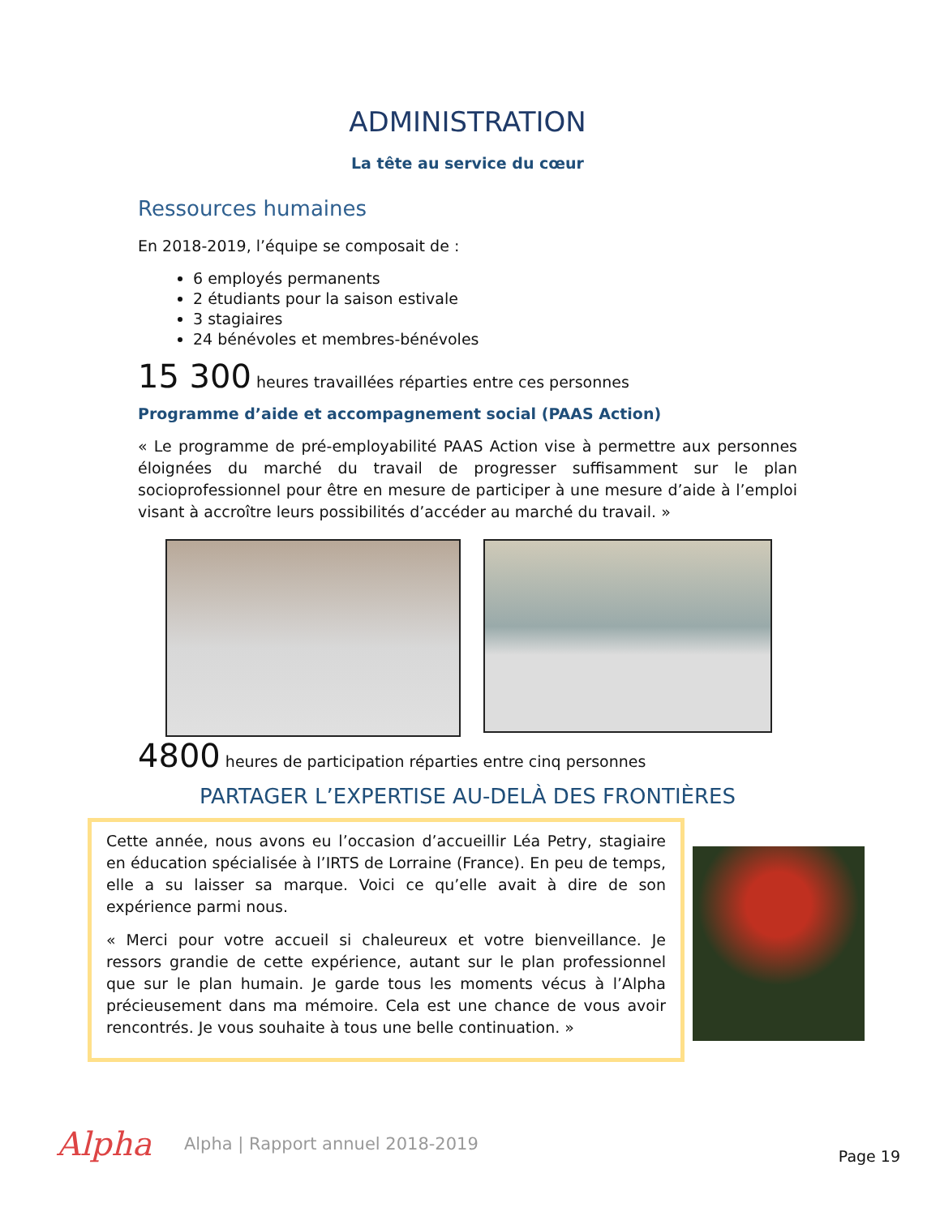ADMINISTRATION
La tête au service du cœur
Ressources humaines
En 2018-2019, l’équipe se composait de :
6 employés permanents
2 étudiants pour la saison estivale
3 stagiaires
24 bénévoles et membres-bénévoles
15 300 heures travaillées réparties entre ces personnes
Programme d’aide et accompagnement social (PAAS Action)
« Le programme de pré-employabilité PAAS Action vise à permettre aux personnes éloignées du marché du travail de progresser suffisamment sur le plan socioprofessionnel pour être en mesure de participer à une mesure d’aide à l’emploi visant à accroître leurs possibilités d’accéder au marché du travail. »
4800 heures de participation réparties entre cinq personnes
PARTAGER L’EXPERTISE AU-DELÀ DES FRONTIÈRES
Cette année, nous avons eu l’occasion d’accueillir Léa Petry, stagiaire en éducation spécialisée à l’IRTS de Lorraine (France). En peu de temps, elle a su laisser sa marque. Voici ce qu’elle avait à dire de son expérience parmi nous.
« Merci pour votre accueil si chaleureux et votre bienveillance. Je ressors grandie de cette expérience, autant sur le plan professionnel que sur le plan humain. Je garde tous les moments vécus à l’Alpha précieusement dans ma mémoire. Cela est une chance de vous avoir rencontrés. Je vous souhaite à tous une belle continuation. »
Alpha Alpha | Rapport annuel 2018-2019 Page 19